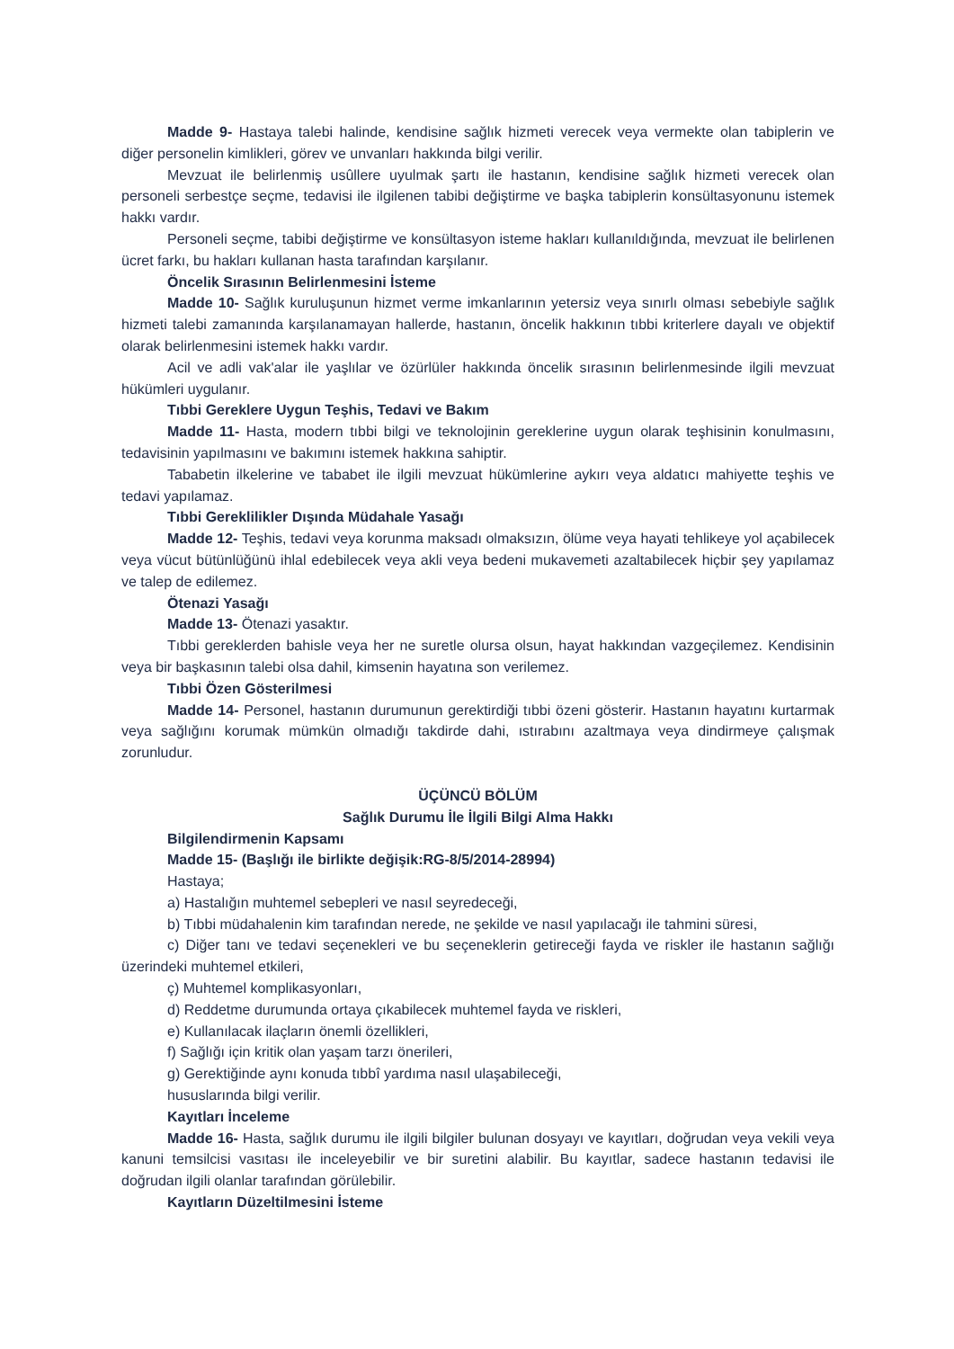Madde 9- Hastaya talebi halinde, kendisine sağlık hizmeti verecek veya vermekte olan tabiplerin ve diğer personelin kimlikleri, görev ve unvanları hakkında bilgi verilir.
Mevzuat ile belirlenmiş usûllere uyulmak şartı ile hastanın, kendisine sağlık hizmeti verecek olan personeli serbestçe seçme, tedavisi ile ilgilenen tabibi değiştirme ve başka tabiplerin konsültasyonunu istemek hakkı vardır.
Personeli seçme, tabibi değiştirme ve konsültasyon isteme hakları kullanıldığında, mevzuat ile belirlenen ücret farkı, bu hakları kullanan hasta tarafından karşılanır.
Öncelik Sırasının Belirlenmesini İsteme
Madde 10- Sağlık kuruluşunun hizmet verme imkanlarının yetersiz veya sınırlı olması sebebiyle sağlık hizmeti talebi zamanında karşılanamayan hallerde, hastanın, öncelik hakkının tıbbi kriterlere dayalı ve objektif olarak belirlenmesini istemek hakkı vardır.
Acil ve adli vak'alar ile yaşlılar ve özürlüler hakkında öncelik sırasının belirlenmesinde ilgili mevzuat hükümleri uygulanır.
Tıbbi Gereklere Uygun Teşhis, Tedavi ve Bakım
Madde 11- Hasta, modern tıbbi bilgi ve teknolojinin gereklerine uygun olarak teşhisinin konulmasını, tedavisinin yapılmasını ve bakımını istemek hakkına sahiptir.
Tababetin ilkelerine ve tababet ile ilgili mevzuat hükümlerine aykırı veya aldatıcı mahiyette teşhis ve tedavi yapılamaz.
Tıbbi Gereklilikler Dışında Müdahale Yasağı
Madde 12- Teşhis, tedavi veya korunma maksadı olmaksızın, ölüme veya hayati tehlikeye yol açabilecek veya vücut bütünlüğünü ihlal edebilecek veya akli veya bedeni mukavemeti azaltabilecek hiçbir şey yapılamaz ve talep de edilemez.
Ötenazi Yasağı
Madde 13- Ötenazi yasaktır.
Tıbbi gereklerden bahisle veya her ne suretle olursa olsun, hayat hakkından vazgeçilemez. Kendisinin veya bir başkasının talebi olsa dahil, kimsenin hayatına son verilemez.
Tıbbi Özen Gösterilmesi
Madde 14- Personel, hastanın durumunun gerektirdiği tıbbi özeni gösterir. Hastanın hayatını kurtarmak veya sağlığını korumak mümkün olmadığı takdirde dahi, ıstırabını azaltmaya veya dindirmeye çalışmak zorunludur.
ÜÇÜNCÜ BÖLÜM
Sağlık Durumu İle İlgili Bilgi Alma Hakkı
Bilgilendirmenin Kapsamı
Madde 15- (Başlığı ile birlikte değişik:RG-8/5/2014-28994)
Hastaya;
a) Hastalığın muhtemel sebepleri ve nasıl seyredeceği,
b) Tıbbi müdahalenin kim tarafından nerede, ne şekilde ve nasıl yapılacağı ile tahmini süresi,
c) Diğer tanı ve tedavi seçenekleri ve bu seçeneklerin getireceği fayda ve riskler ile hastanın sağlığı üzerindeki muhtemel etkileri,
ç) Muhtemel komplikasyonları,
d) Reddetme durumunda ortaya çıkabilecek muhtemel fayda ve riskleri,
e) Kullanılacak ilaçların önemli özellikleri,
f) Sağlığı için kritik olan yaşam tarzı önerileri,
g) Gerektiğinde aynı konuda tıbbî yardıma nasıl ulaşabileceği,
hususlarında bilgi verilir.
Kayıtları İnceleme
Madde 16- Hasta, sağlık durumu ile ilgili bilgiler bulunan dosyayı ve kayıtları, doğrudan veya vekili veya kanuni temsilcisi vasıtası ile inceleyebilir ve bir suretini alabilir. Bu kayıtlar, sadece hastanın tedavisi ile doğrudan ilgili olanlar tarafından görülebilir.
Kayıtların Düzeltilmesini İsteme